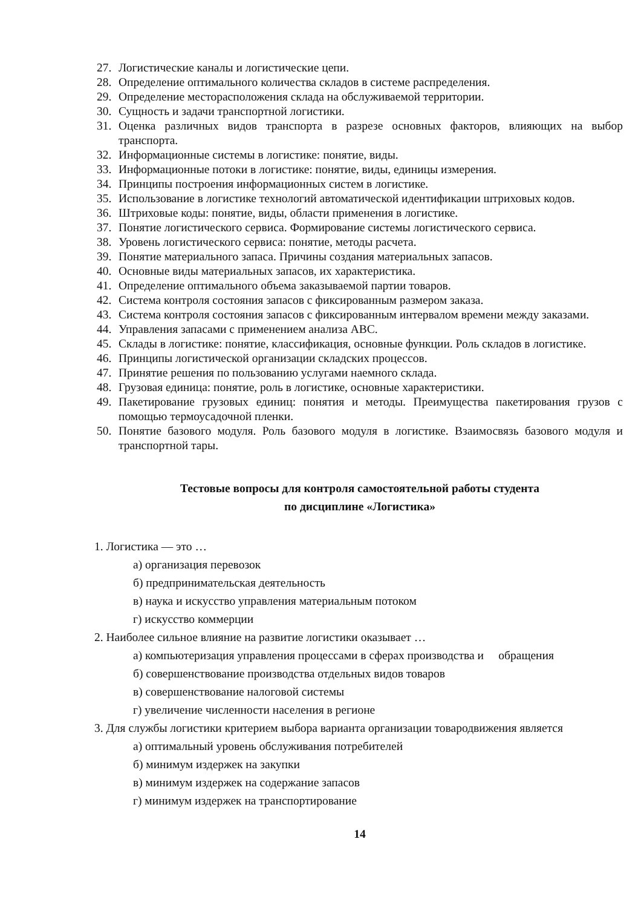27. Логистические каналы и логистические цепи.
28. Определение оптимального количества складов в системе распределения.
29. Определение месторасположения склада на обслуживаемой территории.
30. Сущность и задачи транспортной логистики.
31. Оценка различных видов транспорта в разрезе основных факторов, влияющих на выбор транспорта.
32. Информационные системы в логистике: понятие, виды.
33. Информационные потоки в логистике: понятие, виды, единицы измерения.
34. Принципы построения информационных систем в логистике.
35. Использование в логистике технологий автоматической идентификации штриховых кодов.
36. Штриховые коды: понятие, виды, области применения в логистике.
37. Понятие логистического сервиса. Формирование системы логистического сервиса.
38. Уровень логистического сервиса: понятие, методы расчета.
39. Понятие материального запаса. Причины создания материальных запасов.
40. Основные виды материальных запасов, их характеристика.
41. Определение оптимального объема заказываемой партии товаров.
42. Система контроля состояния запасов с фиксированным размером заказа.
43. Система контроля состояния запасов с фиксированным интервалом времени между заказами.
44. Управления запасами с применением анализа АВС.
45. Склады в логистике: понятие, классификация, основные функции. Роль складов в логистике.
46. Принципы логистической организации складских процессов.
47. Принятие решения по пользованию услугами наемного склада.
48. Грузовая единица: понятие, роль в логистике, основные характеристики.
49. Пакетирование грузовых единиц: понятия и методы. Преимущества пакетирования грузов с помощью термоусадочной пленки.
50. Понятие базового модуля. Роль базового модуля в логистике. Взаимосвязь базового модуля и транспортной тары.
Тестовые вопросы для контроля самостоятельной работы студента
по дисциплине «Логистика»
1. Логистика — это …
а) организация перевозок
б) предпринимательская деятельность
в) наука и искусство управления материальным потоком
г) искусство коммерции
2. Наиболее сильное влияние на развитие логистики оказывает …
а) компьютеризация управления процессами в сферах производства и обращения
б) совершенствование производства отдельных видов товаров
в) совершенствование налоговой системы
г) увеличение численности населения в регионе
3. Для службы логистики критерием выбора варианта организации товародвижения является
а) оптимальный уровень обслуживания потребителей
б) минимум издержек на закупки
в) минимум издержек на содержание запасов
г) минимум издержек на транспортирование
14